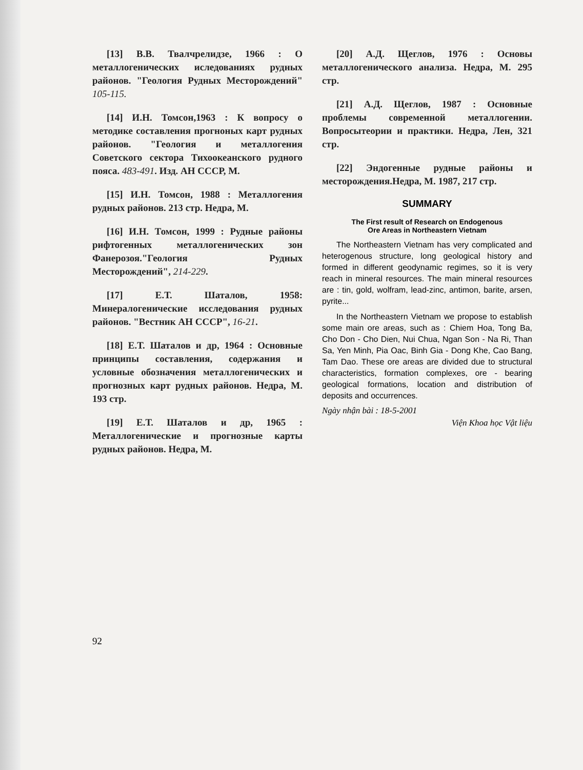[13] В.В. Твалчрелидзе, 1966 : О металлогенических иследованиях рудных районов. "Геология Рудных Месторождений" 105-115.
[14] И.Н. Томсон,1963 : К вопросу о методике составления прогноных карт рудных районов. "Геология и металлогения Советского сектора Тихоокеанского рудного пояса. 483-491. Изд. АН СССР, М.
[15] И.Н. Томсон, 1988 : Металлогения рудных районов. 213 стр. Недра, М.
[16] И.Н. Томсон, 1999 : Рудные районы рифтогенных металлогенических зон Фанерозоя."Геология Рудных Месторождений", 214-229.
[17] Е.Т. Шаталов, 1958: Минералогенические исследования рудных районов. "Вестник АН СССР", 16-21.
[18] Е.Т. Шаталов и др, 1964 : Основные принципы составления, содержания и условные обозначения металлогенических и прогнозных карт рудных районов. Недра, М. 193 стр.
[19] Е.Т. Шаталов и др, 1965 : Металлогенические и прогнозные карты рудных районов. Недра, М.
[20] А.Д. Щеглов, 1976 : Основы металлогенического анализа. Недра, М. 295 стр.
[21] А.Д. Щеглов, 1987 : Основные проблемы современной металлогении. Вопросытеории и практики. Недра, Лен, 321 стр.
[22] Эндогенные рудные районы и месторождения.Недра, М. 1987, 217 стр.
SUMMARY
The First result of Research on Endogenous
Ore Areas in Northeastern Vietnam
The Northeastern Vietnam has very complicated and heterogenous structure, long geological history and formed in different geodynamic regimes, so it is very reach in mineral resources. The main mineral resources are : tin, gold, wolfram, lead-zinc, antimon, barite, arsen, pyrite...
In the Northeastern Vietnam we propose to establish some main ore areas, such as : Chiem Hoa, Tong Ba, Cho Don - Cho Dien, Nui Chua, Ngan Son - Na Ri, Than Sa, Yen Minh, Pia Oac, Binh Gia - Dong Khe, Cao Bang, Tam Dao. These ore areas are divided due to structural characteristics, formation complexes, ore - bearing geological formations, location and distribution of deposits and occurrences.
Ngày nhận bài : 18-5-2001
Viện Khoa học Vật liệu
92